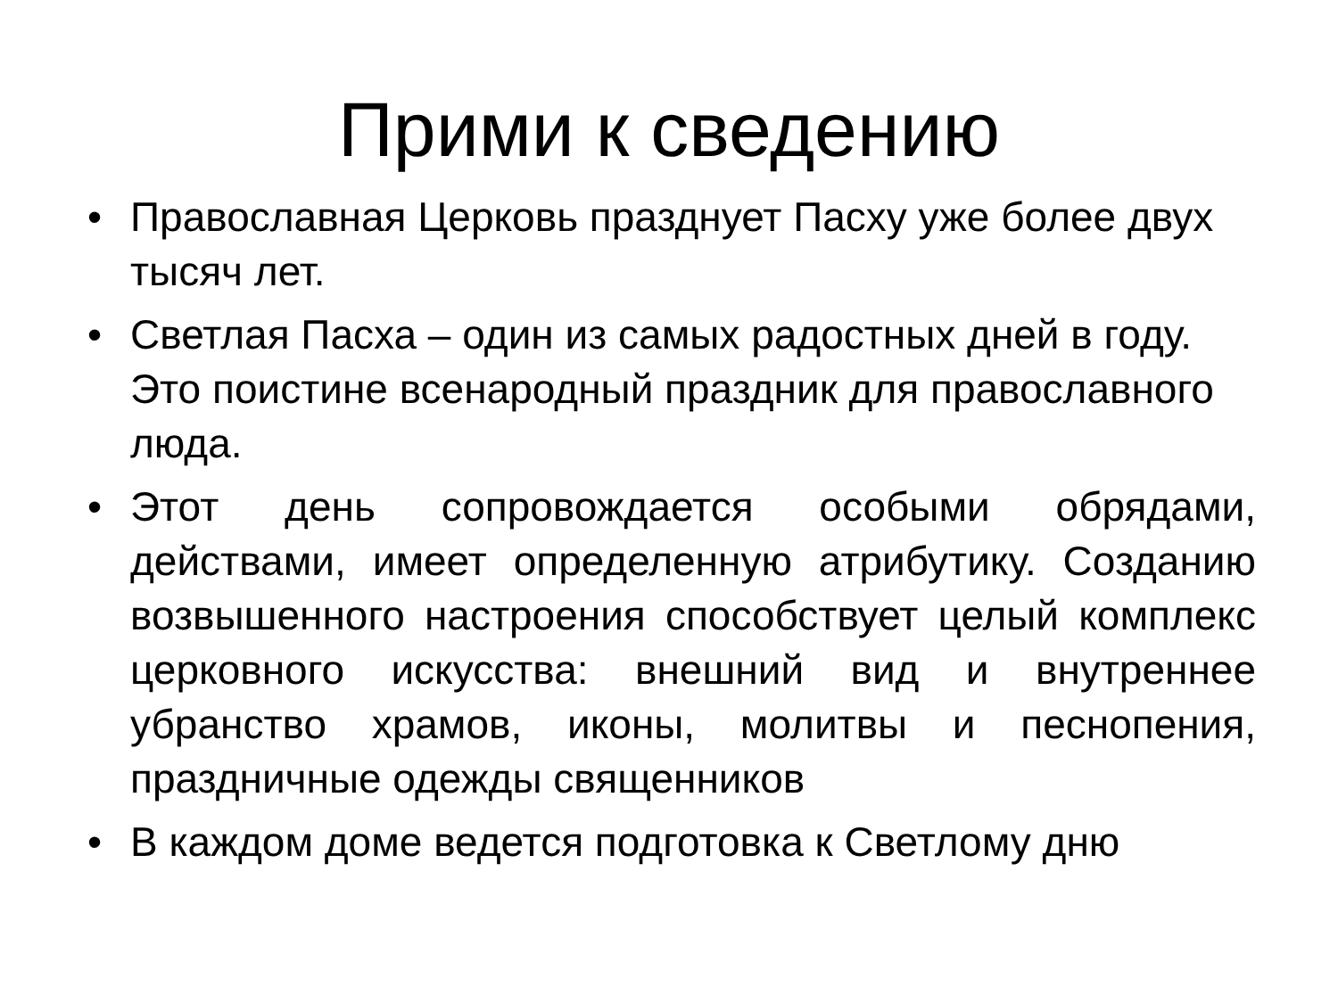Прими к сведению
• Православная Церковь празднует Пасху уже более двух тысяч лет.
• Светлая Пасха – один из самых радостных дней в году. Это поистине всенародный праздник для православного люда.
• Этот день сопровождается особыми обрядами, действами, имеет определенную атрибутику. Созданию возвышенного настроения способствует целый комплекс церковного искусства: внешний вид и внутреннее убранство храмов, иконы, молитвы и песнопения, праздничные одежды священников
• В каждом доме ведется подготовка к Светлому дню